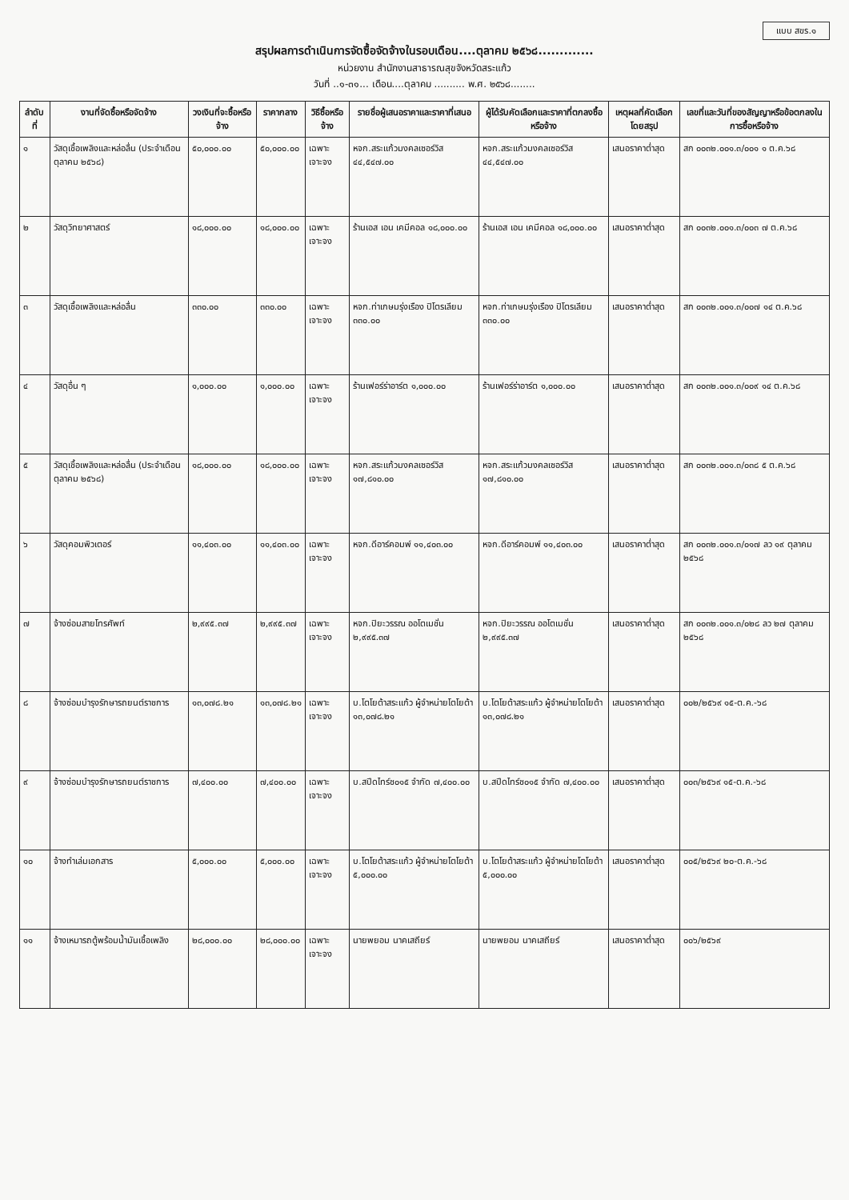แบบ สขร.๑
สรุปผลการดำเนินการจัดซื้อจัดจ้างในรอบเดือน....ตุลาคม ๒๕๖๘.............
หน่วยงาน สำนักงานสาธารณสุขจังหวัดสระแก้ว
วันที่ ..๑-๓๑... เดือน....ตุลาคม .......... พ.ศ. ๒๕๖๘........
| ลำดับที่ | งานที่จัดซื้อหรือจัดจ้าง | วงเงินที่จะซื้อหรือจ้าง | ราคากลาง | วิธีซื้อหรือจ้าง | รายชื่อผู้เสนอราคาและราคาที่เสนอ | ผู้ได้รับคัดเลือกและราคาที่ตกลงซื้อหรือจ้าง | เหตุผลที่คัดเลือกโดยสรุป | เลขที่และวันที่ของสัญญาหรือข้อตกลงในการซื้อหรือจ้าง |
| --- | --- | --- | --- | --- | --- | --- | --- | --- |
| ๑ | วัสดุเชื้อเพลิงและหล่อลื่น (ประจำเดือนตุลาคม ๒๕๖๘) | ๕๐,๐๐๐.๐๐ | ๕๐,๐๐๐.๐๐ | เฉพาะเจาะจง | หจก.สระแก้วมงคลเซอร์วิส ๔๔,๕๔๗.๐๐ | หจก.สระแก้วมงคลเซอร์วิส ๔๔,๕๔๗.๐๐ | เสนอราคาต่ำสุด | สก ๐๐๓๒.๐๐๑.๓/๐๐๑ ๑ ต.ค.๖๘ |
| ๒ | วัสดุวิทยาศาสตร์ | ๑๘,๐๐๐.๐๐ | ๑๘,๐๐๐.๐๐ | เฉพาะเจาะจง | ร้านเอส เอน เคมีคอล ๑๘,๐๐๐.๐๐ | ร้านเอส เอน เคมีคอล ๑๘,๐๐๐.๐๐ | เสนอราคาต่ำสุด | สก ๐๐๓๒.๐๐๑.๓/๐๐๓ ๗ ต.ค.๖๘ |
| ๓ | วัสดุเชื้อเพลิงและหล่อลื่น | ๓๓๐.๐๐ | ๓๓๐.๐๐ | เฉพาะเจาะจง | หจก.ท่าเกษมรุ่งเรือง ปิโตรเลียม ๓๓๐.๐๐ | หจก.ท่าเกษมรุ่งเรือง ปิโตรเลียม ๓๓๐.๐๐ | เสนอราคาต่ำสุด | สก ๐๐๓๒.๐๐๑.๓/๐๐๗ ๑๔ ต.ค.๖๘ |
| ๔ | วัสดุอื่น ๆ | ๑,๐๐๐.๐๐ | ๑,๐๐๐.๐๐ | เฉพาะเจาะจง | ร้านเฟอร์ร่าอาร์ต ๑,๐๐๐.๐๐ | ร้านเฟอร์ร่าอาร์ต ๑,๐๐๐.๐๐ | เสนอราคาต่ำสุด | สก ๐๐๓๒.๐๐๑.๓/๐๐๙ ๑๔ ต.ค.๖๘ |
| ๕ | วัสดุเชื้อเพลิงและหล่อลื่น (ประจำเดือนตุลาคม ๒๕๖๘) | ๑๘,๐๐๐.๐๐ | ๑๘,๐๐๐.๐๐ | เฉพาะเจาะจง | หจก.สระแก้วมงคลเซอร์วิส ๑๗,๘๑๐.๐๐ | หจก.สระแก้วมงคลเซอร์วิส ๑๗,๘๑๐.๐๐ | เสนอราคาต่ำสุด | สก ๐๐๓๒.๐๐๑.๓/๐๓๘ ๕ ต.ค.๖๘ |
| ๖ | วัสดุคอมพิวเตอร์ | ๑๑,๔๐๓.๐๐ | ๑๑,๔๐๓.๐๐ | เฉพาะเจาะจง | หจก.ดีอาร์คอมพ์ ๑๑,๔๐๓.๐๐ | หจก.ดีอาร์คอมพ์ ๑๑,๔๐๓.๐๐ | เสนอราคาต่ำสุด | สก ๐๐๓๒.๐๐๑.๓/๐๑๗ ลว ๑๙ ตุลาคม ๒๕๖๘ |
| ๗ | จ้างซ่อมสายโทรศัพท์ | ๒,๙๙๕.๓๗ | ๒,๙๙๕.๓๗ | เฉพาะเจาะจง | หจก.ปิยะวรรณ ออโตเมชั่น ๒,๙๙๕.๓๗ | หจก.ปิยะวรรณ ออโตเมชั่น ๒,๙๙๕.๓๗ | เสนอราคาต่ำสุด | สก ๐๐๓๒.๐๐๑.๓/๐๒๘ ลว ๒๗ ตุลาคม ๒๕๖๘ |
| ๘ | จ้างซ่อมบำรุงรักษารถยนต์ราชการ | ๑๓,๐๗๘.๒๑ | ๑๓,๐๗๘.๒๑ | เฉพาะเจาะจง | บ.โตโยต้าสระแก้ว ผู้จำหน่ายโตโยต้า ๑๓,๐๗๘.๒๑ | บ.โตโยต้าสระแก้ว ผู้จำหน่ายโตโยต้า ๑๓,๐๗๘.๒๑ | เสนอราคาต่ำสุด | ๐๐๒/๒๕๖๙ ๑๕-ต.ค.-๖๘ |
| ๙ | จ้างซ่อมบำรุงรักษารถยนต์ราชการ | ๗,๔๐๐.๐๐ | ๗,๔๐๐.๐๐ | เฉพาะเจาะจง | บ.สปีดไทร์ช๐๑๕ จำกัด ๗,๔๐๐.๐๐ | บ.สปีดไทร์ช๐๑๕ จำกัด ๗,๔๐๐.๐๐ | เสนอราคาต่ำสุด | ๐๐๓/๒๕๖๙ ๑๕-ต.ค.-๖๘ |
| ๑๐ | จ้างทำเล่มเอกสาร | ๕,๐๐๐.๐๐ | ๕,๐๐๐.๐๐ | เฉพาะเจาะจง | บ.โตโยต้าสระแก้ว ผู้จำหน่ายโตโยต้า ๕,๐๐๐.๐๐ | บ.โตโยต้าสระแก้ว ผู้จำหน่ายโตโยต้า ๕,๐๐๐.๐๐ | เสนอราคาต่ำสุด | ๐๐๕/๒๕๖๙ ๒๐-ต.ค.-๖๘ |
| ๑๑ | จ้างเหมารถตู้พร้อมน้ำมันเชื้อเพลิง | ๒๘,๐๐๐.๐๐ | ๒๘,๐๐๐.๐๐ | เฉพาะเจาะจง | นายพยอม นาคเสถียร์ | นายพยอม นาคเสถียร์ | เสนอราคาต่ำสุด | ๐๐๖/๒๕๖๙ |